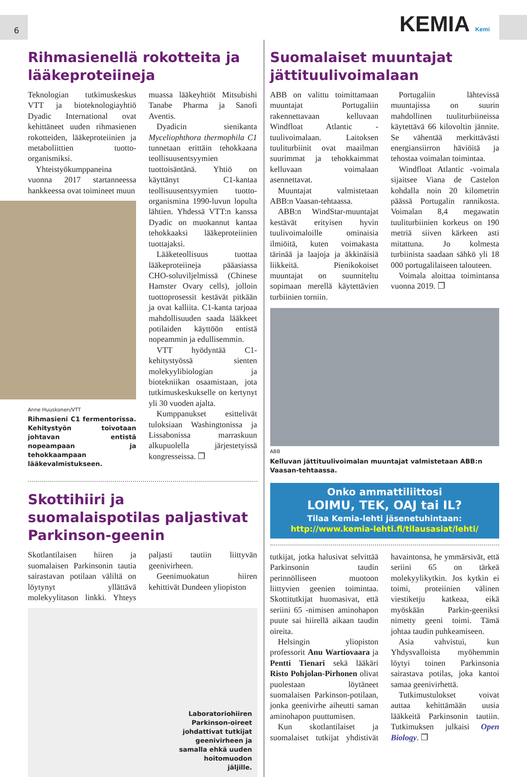6 KEMIA Kemi
Rihmasienellä rokotteita ja lääkeproteiineja
Teknologian tutkimuskeskus VTT ja bioteknologiayhtiö Dyadic International ovat kehittäneet uuden rihmasienen rokotteiden, lääkeproteiinien ja metaboliittien tuotto-organismiksi.
Yhteistyökumppaneina vuonna 2017 startanneessa hankkeessa ovat toimineet muun
Anne Huuskonen/VTT
Rihmasieni C1 fermentorissa. Kehitystyön toivotaan johtavan entistä nopeampaan ja tehokkaampaan lääkevalmistukseen.
muassa lääkeyhtiöt Mitsubishi Tanabe Pharma ja Sanofi Aventis.
Dyadicin sienikanta Myceliophthora thermophila C1 tunnetaan erittäin tehokkaana teollisuusentsyymien tuottoisäntänä. Yhtiö on käyttänyt C1-kantaa teollisuusentsyymien tuotto-organismina 1990-luvun lopulta lähtien. Yhdessä VTT:n kanssa Dyadic on muokannut kantaa tehokkaaksi lääkeproteiinien tuottajaksi.
Lääketeollisuus tuottaa lääkeproteiineja pääasiassa CHO-soluviljelmissä (Chinese Hamster Ovary cells), jolloin tuottoprosessit kestävät pitkään ja ovat kalliita. C1-kanta tarjoaa mahdollisuuden saada lääkkeet potilaiden käyttöön entistä nopeammin ja edullisemmin.
VTT hyödyntää C1-kehitystyössä sienten molekyylibiologian ja biotekniikan osaamistaan, jota tutkimuskeskukselle on kertynyt yli 30 vuoden ajalta.
Kumppanukset esittelivät tuloksiaan Washingtonissa ja Lissabonissa marraskuun alkupuolella järjestetyissä kongresseissa. ❐
Skottihiiri ja suomalaispotilas paljastivat Parkinson-geenin
Skotlantilaisen hiiren ja suomalaisen Parkinsonin tautia sairastavan potilaan väliltä on löytynyt yllättävä molekyylitason linkki. Yhteys paljasti tautiin liittyvän geenivirheen.
Geenimuokatun hiiren kehittivät Dundeen yliopiston
Laboratoriohiiren Parkinson-oireet johdattivat tutkijat geenivirheen ja samalla ehkä uuden hoitomuodon jäljille.
Suomalaiset muuntajat jättituulivoimalaan
ABB on valittu toimittamaan muuntajat Portugaliin rakennettavaan kelluvaan Windfloat Atlantic -tuulivoimalaan. Laitoksen tuuliturbiinit ovat maailman suurimmat ja tehokkaimmat kelluvaan voimalaan asennettavat.
Muuntajat valmistetaan ABB:n Vaasan-tehtaassa.
ABB:n WindStar-muuntajat kestävät erityisen hyvin tuulivoimaloille ominaisia ilmiöitä, kuten voimakasta tärinää ja laajoja ja äkkinäisiä liikkeitä. Pienikokoiset muuntajat on suunniteltu sopimaan merellä käytettävien turbiinien torniin.
Portugaliin lähtevissä muuntajissa on suurin mahdollinen tuuliturbiineissa käytettävä 66 kilovoltin jännite. Se vähentää merkittävästi energiansiirron häviöitä ja tehostaa voimalan toimintaa.
Windfloat Atlantic -voimala sijaitsee Viana de Castelon kohdalla noin 20 kilometrin päässä Portugalin rannikosta. Voimalan 8,4 megawatin tuuliturbiinien korkeus on 190 metriä siiven kärkeen asti mitattuna. Jo kolmesta turbiinista saadaan sähkö yli 18 000 portugalilaiseen talouteen.
Voimala aloittaa toimintansa vuonna 2019. ❐
ABB
Kelluvan jättituulivoimalan muuntajat valmistetaan ABB:n Vaasan-tehtaassa.
Onko ammattiliittosi
LOIMU, TEK, OAJ tai IL?
Tilaa Kemia-lehti jäsenetuhintaan:
http://www.kemia-lehti.fi/tilausasiat/lehti/
tutkijat, jotka halusivat selvittää Parkinsonin taudin perinnölliseen muotoon liittyvien geenien toimintaa. Skottitutkijat huomasivat, että seriini 65 -nimisen aminohapon puute sai hiirellä aikaan taudin oireita.
Helsingin yliopiston professorit Anu Wartiovaara ja Pentti Tienari sekä lääkäri Risto Pohjolan-Pirhonen olivat puolestaan löytäneet suomalaisen Parkinson-potilaan, jonka geenivirhe aiheutti saman aminohapon puuttumisen.
Kun skotlantilaiset ja suomalaiset tutkijat yhdistivät havaintonsa, he ymmärsivät, että seriini 65 on tärkeä molekyylikytkin. Jos kytkin ei toimi, proteiinien välinen viestiketju katkeaa, eikä myöskään Parkin-geeniksi nimetty geeni toimi. Tämä johtaa taudin puhkeamiseen.
Asia vahvistui, kun Yhdysvalloista myöhemmin löytyi toinen Parkinsonia sairastava potilas, joka kantoi samaa geenivirhettä.
Tutkimustulokset voivat auttaa kehittämään uusia lääkkeitä Parkinsonin tautiin. Tutkimuksen julkaisi Open Biology. ❐